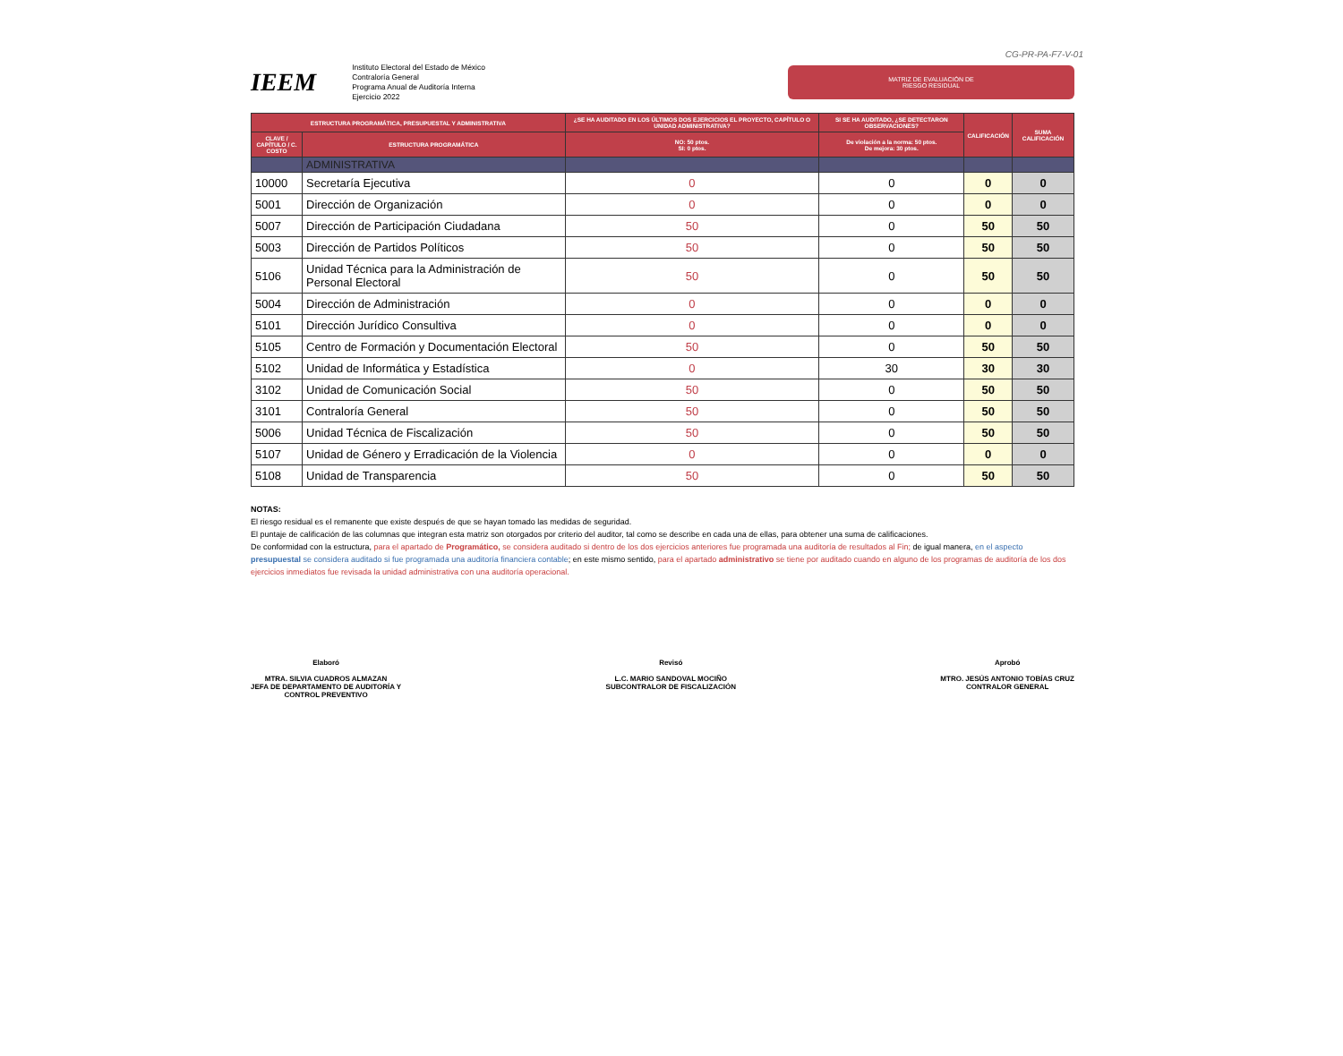CG-PR-PA-F7-V-01
IEEM
Instituto Electoral del Estado de México
Contraloría General
Programa Anual de Auditoría Interna
Ejercicio 2022
MATRIZ DE EVALUACIÓN DE
RIESGO RESIDUAL
| ESTRUCTURA PROGRAMÁTICA, PRESUPUESTAL Y ADMINISTRATIVA | | ¿SE HA AUDITADO EN LOS ÚLTIMOS DOS EJERCICIOS EL PROYECTO, CAPÍTULO O UNIDAD ADMINISTRATIVA? | SI SE HA AUDITADO, ¿SE DETECTARON OBSERVACIONES? | CALIFICACIÓN | SUMA CALIFICACIÓN |
| --- | --- | --- | --- | --- | --- |
| CLAVE / CAPÍTULO / C. COSTO | ESTRUCTURA PROGRAMÁTICA | NO: 50 ptos. SI: 0 ptos. | De violación a la norma: 50 ptos. De mejora: 30 ptos. | | |
| | ADMINISTRATIVA | | | | |
| 10000 | Secretaría Ejecutiva | 0 | 0 | 0 | 0 |
| 5001 | Dirección de Organización | 0 | 0 | 0 | 0 |
| 5007 | Dirección de Participación Ciudadana | 50 | 0 | 50 | 50 |
| 5003 | Dirección de Partidos Políticos | 50 | 0 | 50 | 50 |
| 5106 | Unidad Técnica para la Administración de Personal Electoral | 50 | 0 | 50 | 50 |
| 5004 | Dirección de Administración | 0 | 0 | 0 | 0 |
| 5101 | Dirección Jurídico Consultiva | 0 | 0 | 0 | 0 |
| 5105 | Centro de Formación y Documentación Electoral | 50 | 0 | 50 | 50 |
| 5102 | Unidad de Informática y Estadística | 0 | 30 | 30 | 30 |
| 3102 | Unidad de Comunicación Social | 50 | 0 | 50 | 50 |
| 3101 | Contraloría General | 50 | 0 | 50 | 50 |
| 5006 | Unidad Técnica de Fiscalización | 50 | 0 | 50 | 50 |
| 5107 | Unidad de Género y Erradicación de la Violencia | 0 | 0 | 0 | 0 |
| 5108 | Unidad de Transparencia | 50 | 0 | 50 | 50 |
NOTAS:
El riesgo residual es el remanente que existe después de que se hayan tomado las medidas de seguridad.
El puntaje de calificación de las columnas que integran esta matriz son otorgados por criterio del auditor, tal como se describe en cada una de ellas, para obtener una suma de calificaciones.
De conformidad con la estructura, para el apartado de Programático, se considera auditado si dentro de los dos ejercicios anteriores fue programada una auditoría de resultados al Fin; de igual manera, en el aspecto presupuestal se considera auditado si fue programada una auditoría financiera contable; en este mismo sentido, para el apartado administrativo se tiene por auditado cuando en alguno de los programas de auditoría de los dos ejercicios inmediatos fue revisada la unidad administrativa con una auditoría operacional.
Elaboró
MTRA. SILVIA CUADROS ALMAZAN
JEFA DE DEPARTAMENTO DE AUDITORÍA Y
CONTROL PREVENTIVO
Revisó
L.C. MARIO SANDOVAL MOCIÑO
SUBCONTRALOR DE FISCALIZACIÓN
Aprobó
MTRO. JESÚS ANTONIO TOBÍAS CRUZ
CONTRALOR GENERAL